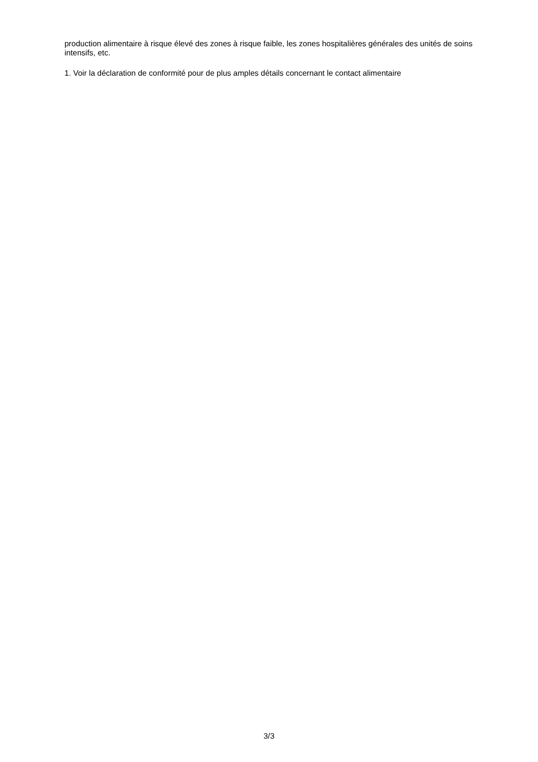production alimentaire à risque élevé des zones à risque faible, les zones hospitalières générales des unités de soins intensifs, etc.
1. Voir la déclaration de conformité pour de plus amples détails concernant le contact alimentaire
3/3